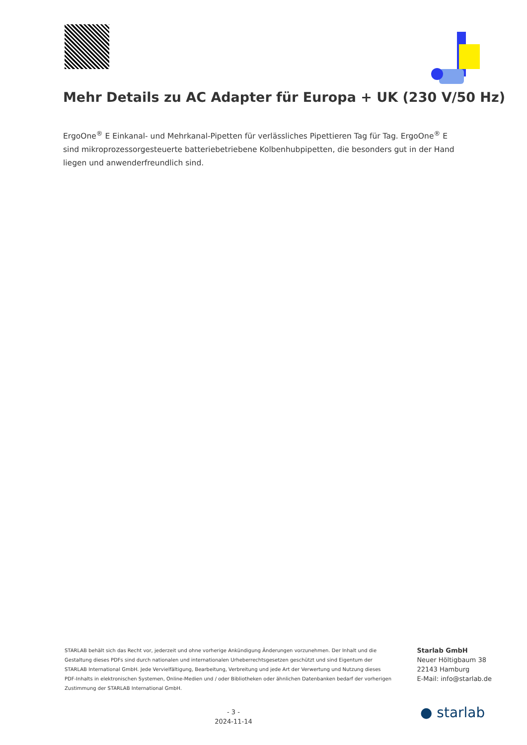Mehr Details zu AC Adapter für Europa + UK (230 V/50 Hz)
ErgoOne<sup>®</sup> E Einkanal- und Mehrkanal-Pipetten für verlässliches Pipettieren Tag für Tag. ErgoOne<sup>®</sup> E sind mikroprozessorgesteuerte batteriebetriebene Kolbenhubpipetten, die besonders gut in der Hand liegen und anwenderfreundlich sind.
STARLAB behält sich das Recht vor, jederzeit und ohne vorherige Ankündigung Änderungen vorzunehmen. Der Inhalt und die Gestaltung dieses PDFs sind durch nationalen und internationalen Urheberrechtsgesetzen geschützt und sind Eigentum der STARLAB International GmbH. Jede Vervielfältigung, Bearbeitung, Verbreitung und jede Art der Verwertung und Nutzung dieses PDF-Inhalts in elektronischen Systemen, Online-Medien und / oder Bibliotheken oder ähnlichen Datenbanken bedarf der vorherigen Zustimmung der STARLAB International GmbH.
Starlab GmbH
Neuer Höltigbaum 38
22143 Hamburg
E-Mail: info@starlab.de
- 3 -
2024-11-14
● starlab